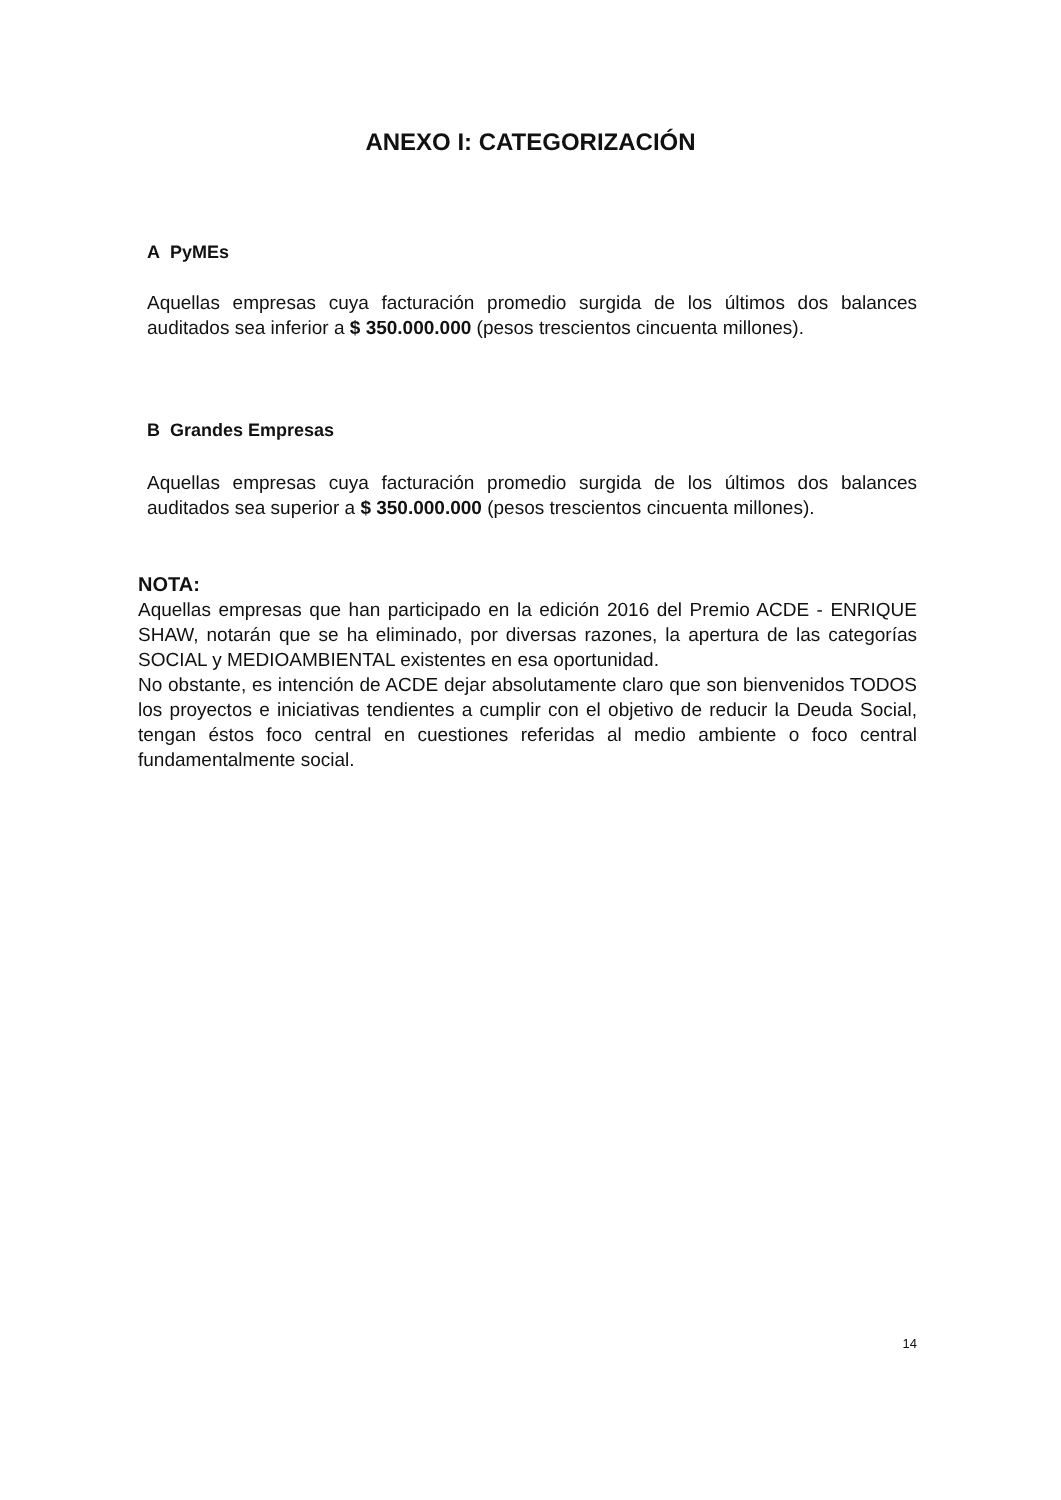ANEXO I: CATEGORIZACIÓN
A PyMEs
Aquellas empresas cuya facturación promedio surgida de los últimos dos balances auditados sea inferior a $ 350.000.000 (pesos trescientos cincuenta millones).
B Grandes Empresas
Aquellas empresas cuya facturación promedio surgida de los últimos dos balances auditados sea superior a $ 350.000.000 (pesos trescientos cincuenta millones).
NOTA:
Aquellas empresas que han participado en la edición 2016 del Premio ACDE - ENRIQUE SHAW, notarán que se ha eliminado, por diversas razones, la apertura de las categorías SOCIAL y MEDIOAMBIENTAL existentes en esa oportunidad.
No obstante, es intención de ACDE dejar absolutamente claro que son bienvenidos TODOS los proyectos e iniciativas tendientes a cumplir con el objetivo de reducir la Deuda Social, tengan éstos foco central en cuestiones referidas al medio ambiente o foco central fundamentalmente social.
14